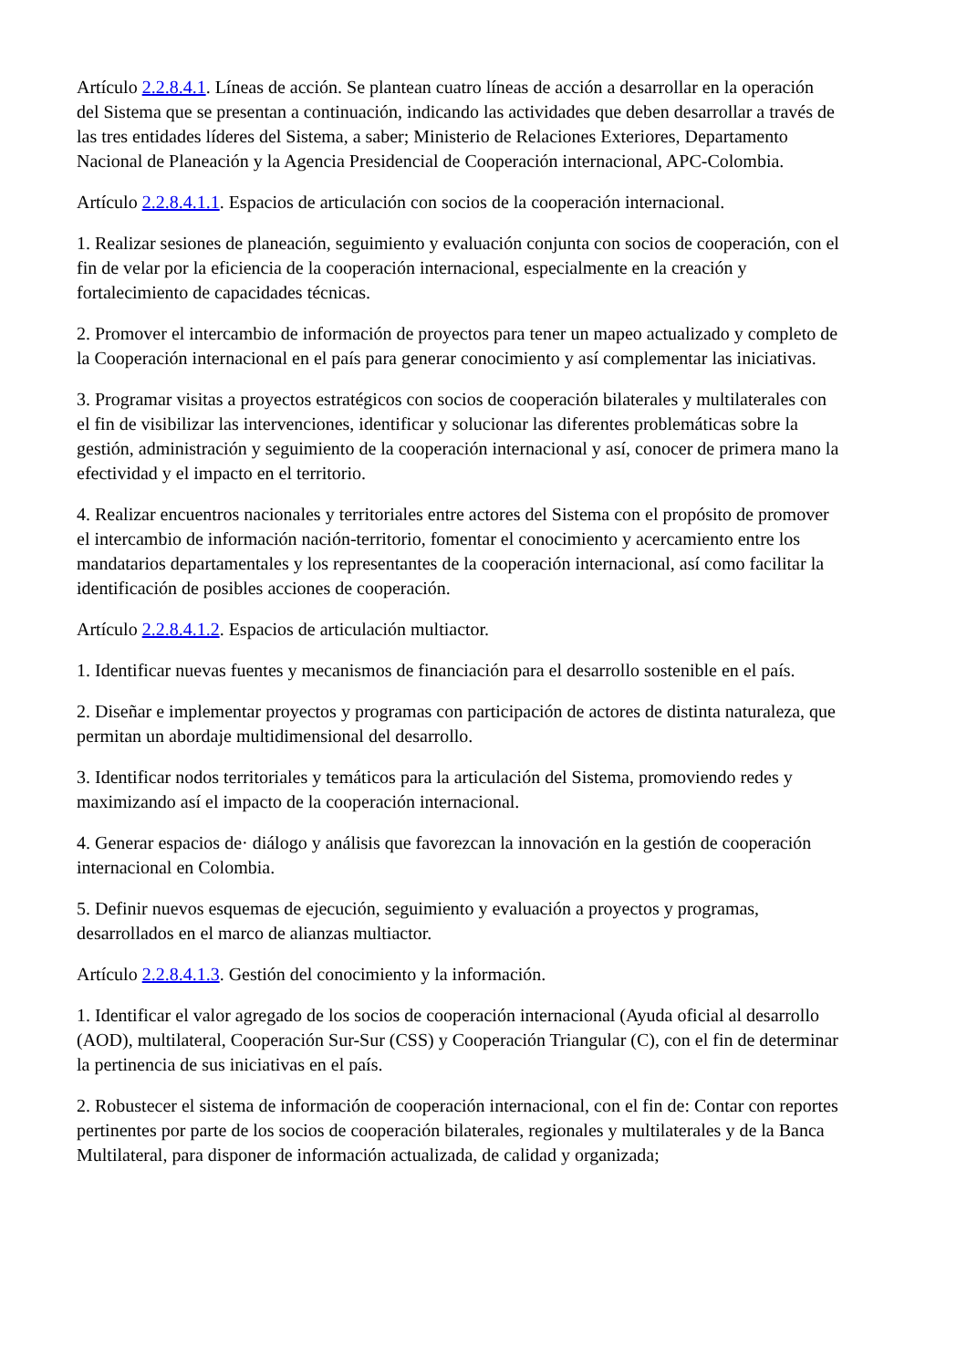Artículo 2.2.8.4.1. Líneas de acción. Se plantean cuatro líneas de acción a desarrollar en la operación del Sistema que se presentan a continuación, indicando las actividades que deben desarrollar a través de las tres entidades líderes del Sistema, a saber; Ministerio de Relaciones Exteriores, Departamento Nacional de Planeación y la Agencia Presidencial de Cooperación internacional, APC-Colombia.
Artículo 2.2.8.4.1.1. Espacios de articulación con socios de la cooperación internacional.
1. Realizar sesiones de planeación, seguimiento y evaluación conjunta con socios de cooperación, con el fin de velar por la eficiencia de la cooperación internacional, especialmente en la creación y fortalecimiento de capacidades técnicas.
2. Promover el intercambio de información de proyectos para tener un mapeo actualizado y completo de la Cooperación internacional en el país para generar conocimiento y así complementar las iniciativas.
3. Programar visitas a proyectos estratégicos con socios de cooperación bilaterales y multilaterales con el fin de visibilizar las intervenciones, identificar y solucionar las diferentes problemáticas sobre la gestión, administración y seguimiento de la cooperación internacional y así, conocer de primera mano la efectividad y el impacto en el territorio.
4. Realizar encuentros nacionales y territoriales entre actores del Sistema con el propósito de promover el intercambio de información nación-territorio, fomentar el conocimiento y acercamiento entre los mandatarios departamentales y los representantes de la cooperación internacional, así como facilitar la identificación de posibles acciones de cooperación.
Artículo 2.2.8.4.1.2. Espacios de articulación multiactor.
1. Identificar nuevas fuentes y mecanismos de financiación para el desarrollo sostenible en el país.
2. Diseñar e implementar proyectos y programas con participación de actores de distinta naturaleza, que permitan un abordaje multidimensional del desarrollo.
3. Identificar nodos territoriales y temáticos para la articulación del Sistema, promoviendo redes y maximizando así el impacto de la cooperación internacional.
4. Generar espacios de· diálogo y análisis que favorezcan la innovación en la gestión de cooperación internacional en Colombia.
5. Definir nuevos esquemas de ejecución, seguimiento y evaluación a proyectos y programas, desarrollados en el marco de alianzas multiactor.
Artículo 2.2.8.4.1.3. Gestión del conocimiento y la información.
1. Identificar el valor agregado de los socios de cooperación internacional (Ayuda oficial al desarrollo (AOD), multilateral, Cooperación Sur-Sur (CSS) y Cooperación Triangular (C), con el fin de determinar la pertinencia de sus iniciativas en el país.
2. Robustecer el sistema de información de cooperación internacional, con el fin de: Contar con reportes pertinentes por parte de los socios de cooperación bilaterales, regionales y multilaterales y de la Banca Multilateral, para disponer de información actualizada, de calidad y organizada;